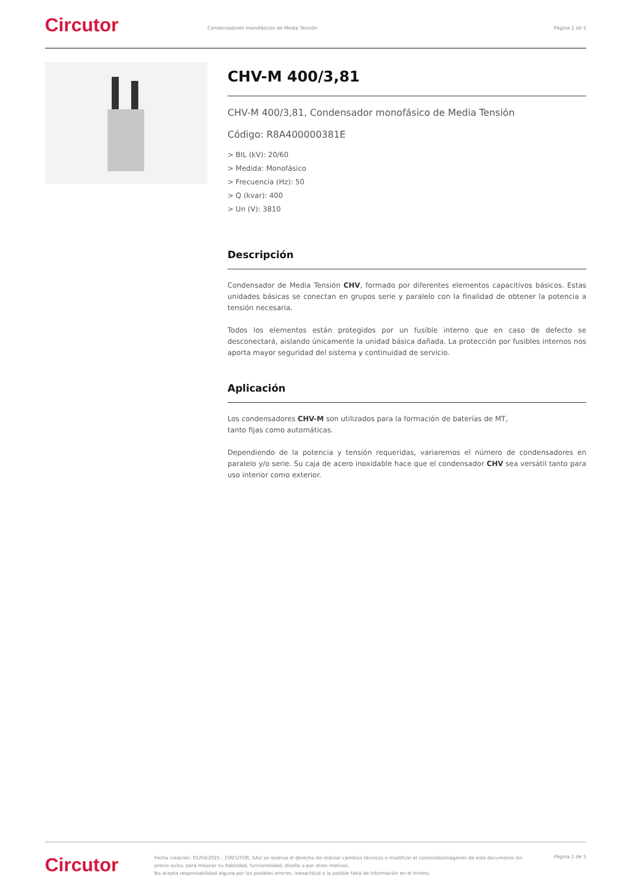Circutor
Condensadores monofásicos de Media Tensión
Página 1 de 5
CHV-M 400/3,81
CHV-M 400/3,81, Condensador monofásico de Media Tensión
Código: R8A400000381E
> BIL (kV): 20/60
> Medida: Monofásico
> Frecuencia (Hz): 50
> Q (kvar): 400
> Un (V): 3810
Descripción
Condensador de Media Tensión CHV, formado por diferentes elementos capacitivos básicos. Estas unidades básicas se conectan en grupos serie y paralelo con la finalidad de obtener la potencia a tensión necesaria.
Todos los elementos están protegidos por un fusible interno que en caso de defecto se desconectará, aislando únicamente la unidad básica dañada. La protección por fusibles internos nos aporta mayor seguridad del sistema y continuidad de servicio.
Aplicación
Los condensadores CHV-M son utilizados para la formación de baterías de MT,
tanto fijas como automáticas.
Dependiendo de la potencia y tensión requeridas, variaremos el número de condensadores en paralelo y/o serie. Su caja de acero inoxidable hace que el condensador CHV sea versátil tanto para uso interior como exterior.
Circutor
Fecha creación: 01/04/2025 - CIRCUTOR, SAU se reserva el derecho de realizar cambios técnicos o modificar el contenido/imágenes de este documento sin previo aviso, para mejorar su fiabilidad, funcionalidad, diseño o por otros motivos.
No acepta responsabilidad alguna por los posibles errores, inexactitud o la posible falta de información en el mismo.
Página 1 de 5